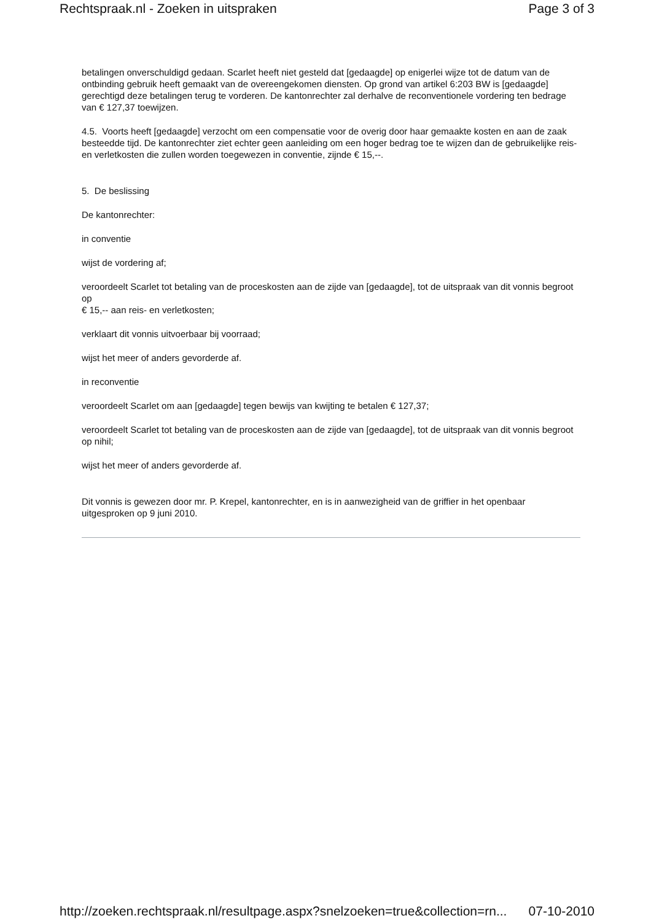Rechtspraak.nl - Zoeken in uitspraken Page 3 of 3
betalingen onverschuldigd gedaan. Scarlet heeft niet gesteld dat [gedaagde] op enigerlei wijze tot de datum van de ontbinding gebruik heeft gemaakt van de overeengekomen diensten. Op grond van artikel 6:203 BW is [gedaagde] gerechtigd deze betalingen terug te vorderen. De kantonrechter zal derhalve de reconventionele vordering ten bedrage van € 127,37 toewijzen.
4.5. Voorts heeft [gedaagde] verzocht om een compensatie voor de overig door haar gemaakte kosten en aan de zaak besteedde tijd. De kantonrechter ziet echter geen aanleiding om een hoger bedrag toe te wijzen dan de gebruikelijke reis- en verletkosten die zullen worden toegewezen in conventie, zijnde € 15,--.
5. De beslissing
De kantonrechter:
in conventie
wijst de vordering af;
veroordeelt Scarlet tot betaling van de proceskosten aan de zijde van [gedaagde], tot de uitspraak van dit vonnis begroot op
€ 15,-- aan reis- en verletkosten;
verklaart dit vonnis uitvoerbaar bij voorraad;
wijst het meer of anders gevorderde af.
in reconventie
veroordeelt Scarlet om aan [gedaagde] tegen bewijs van kwijting te betalen € 127,37;
veroordeelt Scarlet tot betaling van de proceskosten aan de zijde van [gedaagde], tot de uitspraak van dit vonnis begroot op nihil;
wijst het meer of anders gevorderde af.
Dit vonnis is gewezen door mr. P. Krepel, kantonrechter, en is in aanwezigheid van de griffier in het openbaar uitgesproken op 9 juni 2010.
http://zoeken.rechtspraak.nl/resultpage.aspx?snelzoeken=true&collection=rn... 07-10-2010